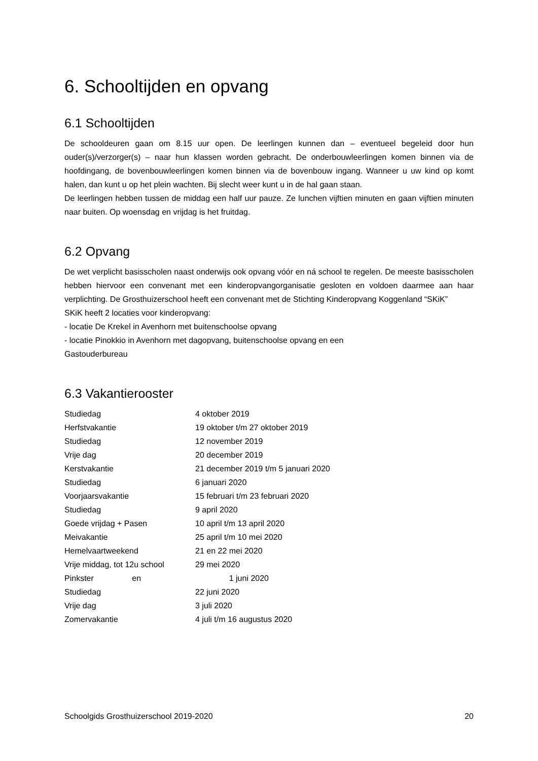6. Schooltijden en opvang
6.1 Schooltijden
De schooldeuren gaan om 8.15 uur open. De leerlingen kunnen dan – eventueel begeleid door hun ouder(s)/verzorger(s) – naar hun klassen worden gebracht. De onderbouwleerlingen komen binnen via de hoofdingang, de bovenbouwleerlingen komen binnen via de bovenbouw ingang. Wanneer u uw kind op komt halen, dan kunt u op het plein wachten. Bij slecht weer kunt u in de hal gaan staan.
De leerlingen hebben tussen de middag een half uur pauze. Ze lunchen vijftien minuten en gaan vijftien minuten naar buiten. Op woensdag en vrijdag is het fruitdag.
6.2 Opvang
De wet verplicht basisscholen naast onderwijs ook opvang vóór en ná school te regelen. De meeste basisscholen hebben hiervoor een convenant met een kinderopvangorganisatie gesloten en voldoen daarmee aan haar verplichting. De Grosthuizerschool heeft een convenant met de Stichting Kinderopvang Koggenland “SKiK”
SKiK heeft 2 locaties voor kinderopvang:
- locatie De Krekel in Avenhorn met buitenschoolse opvang
- locatie Pinokkio in Avenhorn met dagopvang, buitenschoolse opvang en een
Gastouderbureau
6.3 Vakantierooster
| Studiedag | 4 oktober 2019 |
| Herfstvakantie | 19 oktober t/m 27 oktober 2019 |
| Studiedag | 12 november 2019 |
| Vrije dag | 20 december 2019 |
| Kerstvakantie | 21 december 2019 t/m 5 januari 2020 |
| Studiedag | 6 januari 2020 |
| Voorjaarsvakantie | 15 februari t/m 23 februari 2020 |
| Studiedag | 9 april 2020 |
| Goede vrijdag + Pasen | 10 april t/m 13 april 2020 |
| Meivakantie | 25 april t/m 10 mei 2020 |
| Hemelvaartweekend | 21 en 22 mei 2020 |
| Vrije middag, tot 12u school | 29 mei 2020 |
| Pinkster en | 1 juni 2020 |
| Studiedag | 22 juni 2020 |
| Vrije dag | 3 juli 2020 |
| Zomervakantie | 4 juli t/m 16 augustus 2020 |
Schoolgids Grosthuizerschool 2019-2020 20